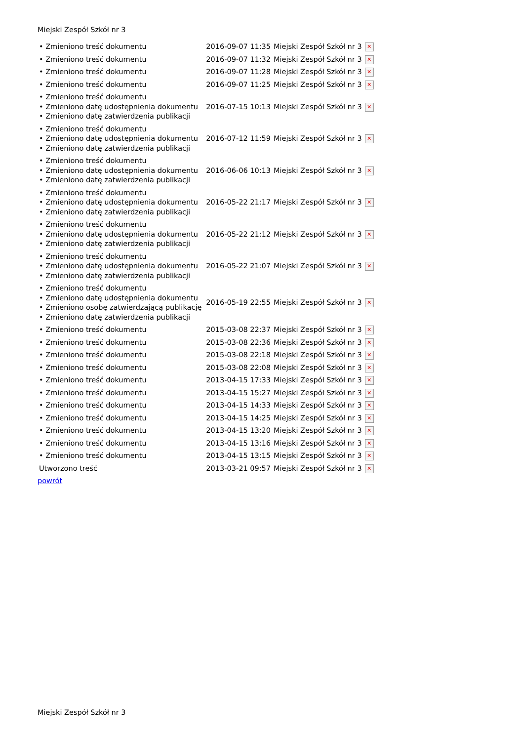Miejski Zespół Szkół nr 3
| • Zmieniono treść dokumentu | 2016-09-07 11:35 | Miejski Zespół Szkół nr 3 | ✕ |
| • Zmieniono treść dokumentu | 2016-09-07 11:32 | Miejski Zespół Szkół nr 3 | ✕ |
| • Zmieniono treść dokumentu | 2016-09-07 11:28 | Miejski Zespół Szkół nr 3 | ✕ |
| • Zmieniono treść dokumentu | 2016-09-07 11:25 | Miejski Zespół Szkół nr 3 | ✕ |
| • Zmieniono treść dokumentu • Zmieniono datę udostępnienia dokumentu • Zmieniono datę zatwierdzenia publikacji | 2016-07-15 10:13 | Miejski Zespół Szkół nr 3 | ✕ |
| • Zmieniono treść dokumentu • Zmieniono datę udostępnienia dokumentu • Zmieniono datę zatwierdzenia publikacji | 2016-07-12 11:59 | Miejski Zespół Szkół nr 3 | ✕ |
| • Zmieniono treść dokumentu • Zmieniono datę udostępnienia dokumentu • Zmieniono datę zatwierdzenia publikacji | 2016-06-06 10:13 | Miejski Zespół Szkół nr 3 | ✕ |
| • Zmieniono treść dokumentu • Zmieniono datę udostępnienia dokumentu • Zmieniono datę zatwierdzenia publikacji | 2016-05-22 21:17 | Miejski Zespół Szkół nr 3 | ✕ |
| • Zmieniono treść dokumentu • Zmieniono datę udostępnienia dokumentu • Zmieniono datę zatwierdzenia publikacji | 2016-05-22 21:12 | Miejski Zespół Szkół nr 3 | ✕ |
| • Zmieniono treść dokumentu • Zmieniono datę udostępnienia dokumentu • Zmieniono datę zatwierdzenia publikacji | 2016-05-22 21:07 | Miejski Zespół Szkół nr 3 | ✕ |
| • Zmieniono treść dokumentu • Zmieniono datę udostępnienia dokumentu • Zmieniono osobę zatwierdzającą publikację • Zmieniono datę zatwierdzenia publikacji | 2016-05-19 22:55 | Miejski Zespół Szkół nr 3 | ✕ |
| • Zmieniono treść dokumentu | 2015-03-08 22:37 | Miejski Zespół Szkół nr 3 | ✕ |
| • Zmieniono treść dokumentu | 2015-03-08 22:36 | Miejski Zespół Szkół nr 3 | ✕ |
| • Zmieniono treść dokumentu | 2015-03-08 22:18 | Miejski Zespół Szkół nr 3 | ✕ |
| • Zmieniono treść dokumentu | 2015-03-08 22:08 | Miejski Zespół Szkół nr 3 | ✕ |
| • Zmieniono treść dokumentu | 2013-04-15 17:33 | Miejski Zespół Szkół nr 3 | ✕ |
| • Zmieniono treść dokumentu | 2013-04-15 15:27 | Miejski Zespół Szkół nr 3 | ✕ |
| • Zmieniono treść dokumentu | 2013-04-15 14:33 | Miejski Zespół Szkół nr 3 | ✕ |
| • Zmieniono treść dokumentu | 2013-04-15 14:25 | Miejski Zespół Szkół nr 3 | ✕ |
| • Zmieniono treść dokumentu | 2013-04-15 13:20 | Miejski Zespół Szkół nr 3 | ✕ |
| • Zmieniono treść dokumentu | 2013-04-15 13:16 | Miejski Zespół Szkół nr 3 | ✕ |
| • Zmieniono treść dokumentu | 2013-04-15 13:15 | Miejski Zespół Szkół nr 3 | ✕ |
| Utworzono treść | 2013-03-21 09:57 | Miejski Zespół Szkół nr 3 | ✕ |
| powrót | | | |
Miejski Zespół Szkół nr 3